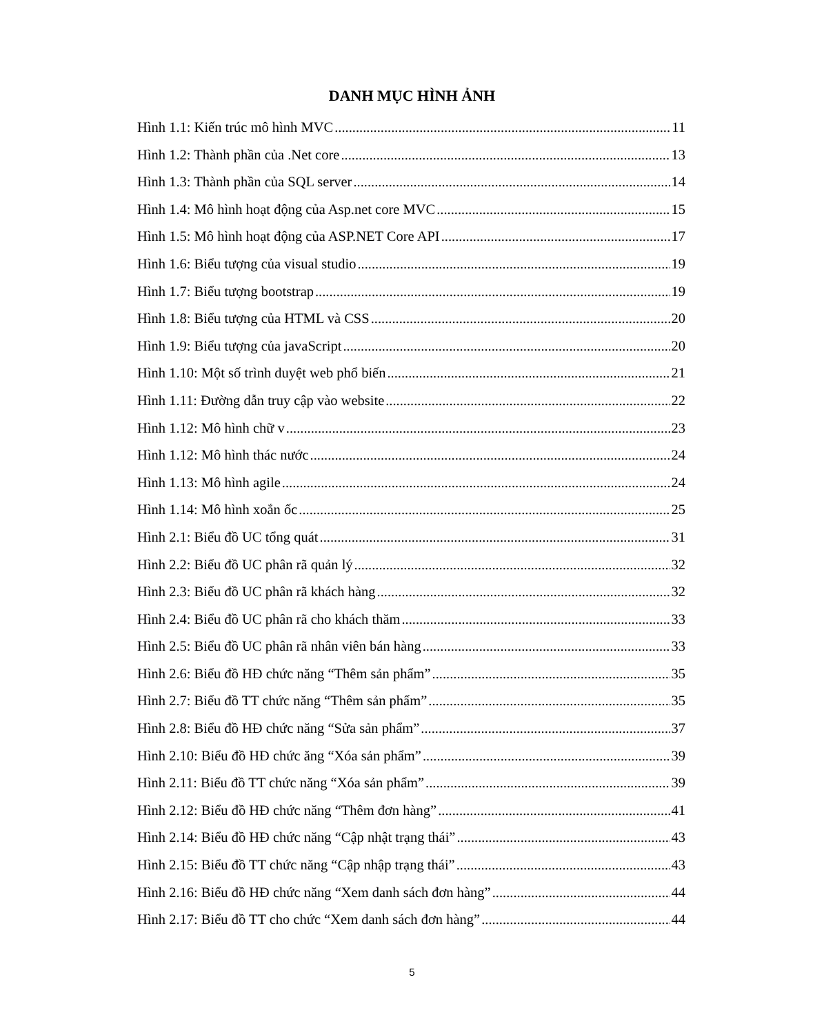DANH MỤC HÌNH ẢNH
Hình 1.1: Kiến trúc mô hình MVC 11
Hình 1.2: Thành phần của .Net core 13
Hình 1.3: Thành phần của SQL server 14
Hình 1.4: Mô hình hoạt động của Asp.net core MVC 15
Hình 1.5: Mô hình hoạt động của ASP.NET Core API 17
Hình 1.6: Biểu tượng của visual studio 19
Hình 1.7: Biểu tượng bootstrap 19
Hình 1.8: Biểu tượng của HTML và CSS 20
Hình 1.9: Biểu tượng của javaScript 20
Hình 1.10: Một số trình duyệt web phổ biến 21
Hình 1.11: Đường dẫn truy cập vào website 22
Hình 1.12: Mô hình chữ v 23
Hình 1.12: Mô hình thác nước 24
Hình 1.13: Mô hình agile 24
Hình 1.14: Mô hình xoắn ốc 25
Hình 2.1: Biểu đồ UC tổng quát 31
Hình 2.2: Biểu đồ UC phân rã quản lý 32
Hình 2.3: Biểu đồ UC phân rã khách hàng 32
Hình 2.4: Biểu đồ UC phân rã cho khách thăm 33
Hình 2.5: Biểu đồ UC phân rã nhân viên bán hàng 33
Hình 2.6: Biểu đồ HĐ chức năng “Thêm sản phẩm” 35
Hình 2.7: Biểu đồ TT chức năng “Thêm sản phẩm” 35
Hình 2.8: Biểu đồ HĐ chức năng “Sửa sản phẩm” 37
Hình 2.10: Biểu đồ HĐ chức ăng “Xóa sản phẩm” 39
Hình 2.11: Biểu đồ TT chức năng “Xóa sản phẩm” 39
Hình 2.12: Biểu đồ HĐ chức năng “Thêm đơn hàng” 41
Hình 2.14: Biểu đồ HĐ chức năng “Cập nhật trạng thái” 43
Hình 2.15: Biểu đồ TT chức năng “Cập nhập trạng thái” 43
Hình 2.16: Biểu đồ HĐ chức năng “Xem danh sách đơn hàng” 44
Hình 2.17: Biểu đồ TT cho chức “Xem danh sách đơn hàng” 44
5